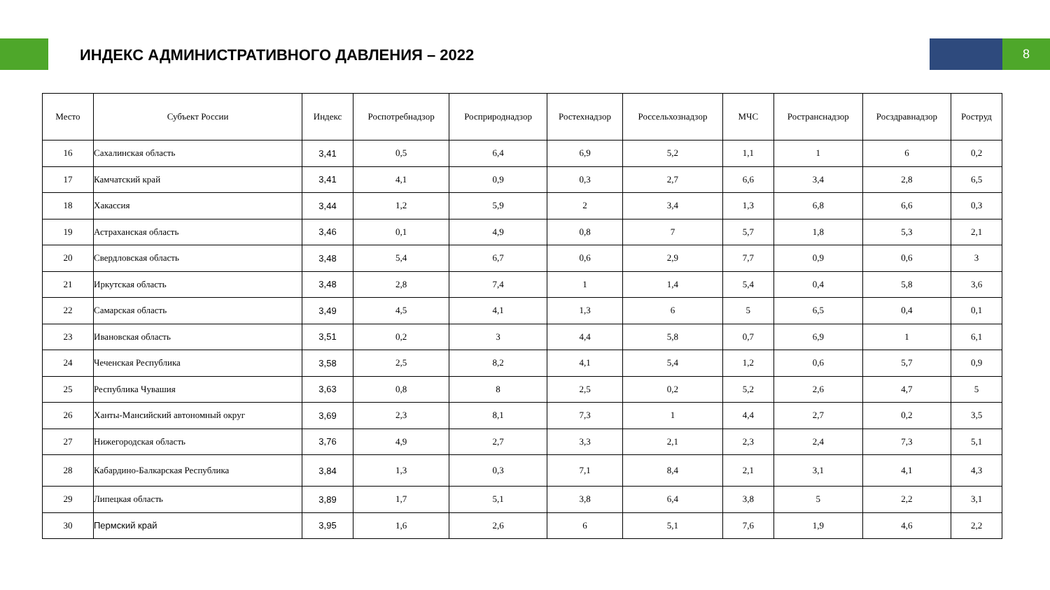ИНДЕКС АДМИНИСТРАТИВНОГО ДАВЛЕНИЯ – 2022
8
| Место | Субъект России | Индекс | Роспотребнадзор | Росприроднадзор | Ростехнадзор | Россельхознадзор | МЧС | Ространснадзор | Росздравнадзор | Роструд |
| --- | --- | --- | --- | --- | --- | --- | --- | --- | --- | --- |
| 16 | Сахалинская область | 3,41 | 0,5 | 6,4 | 6,9 | 5,2 | 1,1 | 1 | 6 | 0,2 |
| 17 | Камчатский край | 3,41 | 4,1 | 0,9 | 0,3 | 2,7 | 6,6 | 3,4 | 2,8 | 6,5 |
| 18 | Хакассия | 3,44 | 1,2 | 5,9 | 2 | 3,4 | 1,3 | 6,8 | 6,6 | 0,3 |
| 19 | Астраханская область | 3,46 | 0,1 | 4,9 | 0,8 | 7 | 5,7 | 1,8 | 5,3 | 2,1 |
| 20 | Свердловская область | 3,48 | 5,4 | 6,7 | 0,6 | 2,9 | 7,7 | 0,9 | 0,6 | 3 |
| 21 | Иркутская область | 3,48 | 2,8 | 7,4 | 1 | 1,4 | 5,4 | 0,4 | 5,8 | 3,6 |
| 22 | Самарская область | 3,49 | 4,5 | 4,1 | 1,3 | 6 | 5 | 6,5 | 0,4 | 0,1 |
| 23 | Ивановская область | 3,51 | 0,2 | 3 | 4,4 | 5,8 | 0,7 | 6,9 | 1 | 6,1 |
| 24 | Чеченская Республика | 3,58 | 2,5 | 8,2 | 4,1 | 5,4 | 1,2 | 0,6 | 5,7 | 0,9 |
| 25 | Республика Чувашия | 3,63 | 0,8 | 8 | 2,5 | 0,2 | 5,2 | 2,6 | 4,7 | 5 |
| 26 | Ханты-Мансийский автономный округ | 3,69 | 2,3 | 8,1 | 7,3 | 1 | 4,4 | 2,7 | 0,2 | 3,5 |
| 27 | Нижегородская область | 3,76 | 4,9 | 2,7 | 3,3 | 2,1 | 2,3 | 2,4 | 7,3 | 5,1 |
| 28 | Кабардино-Балкарская Республика | 3,84 | 1,3 | 0,3 | 7,1 | 8,4 | 2,1 | 3,1 | 4,1 | 4,3 |
| 29 | Липецкая область | 3,89 | 1,7 | 5,1 | 3,8 | 6,4 | 3,8 | 5 | 2,2 | 3,1 |
| 30 | Пермский край | 3,95 | 1,6 | 2,6 | 6 | 5,1 | 7,6 | 1,9 | 4,6 | 2,2 |